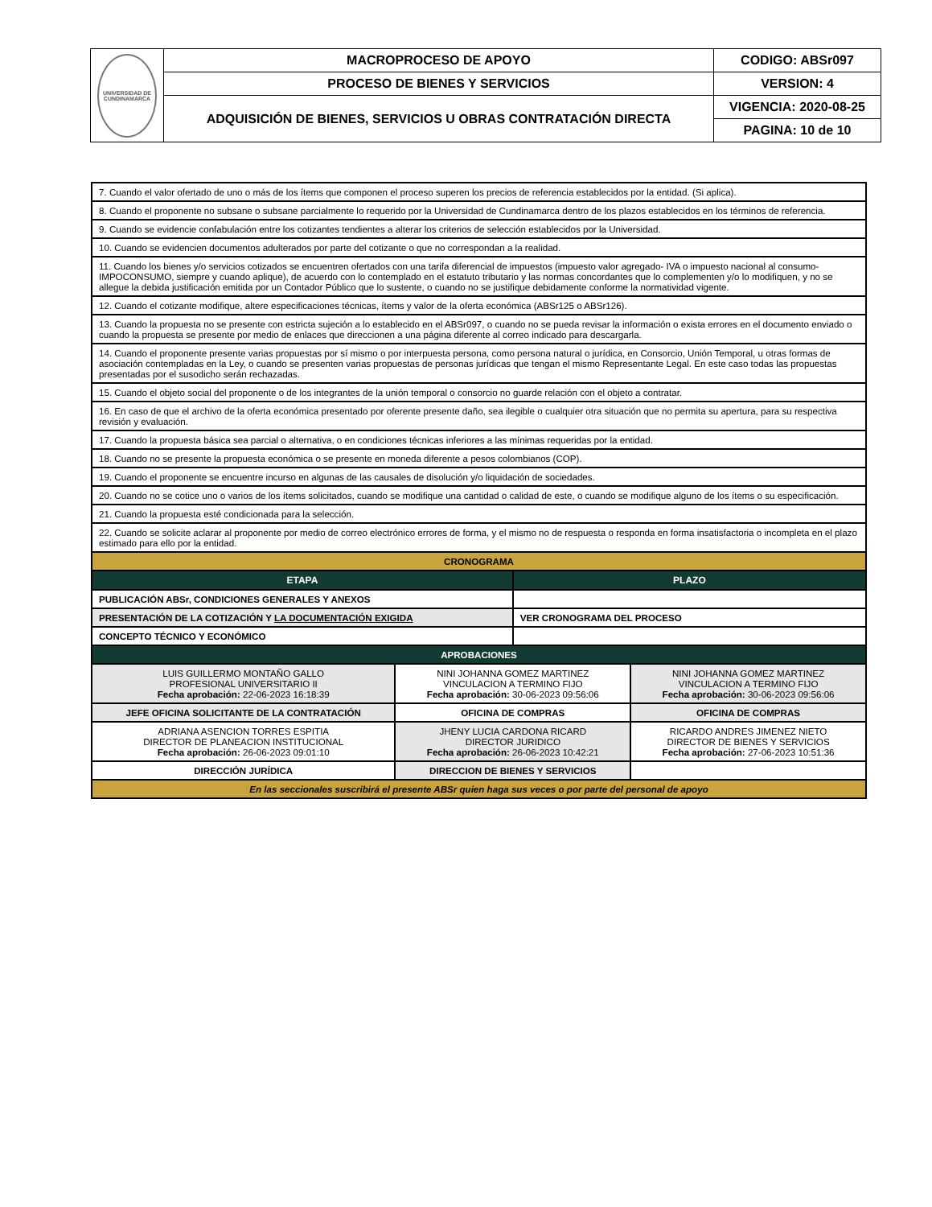| UNIVERSIDAD DE CUNDINAMARCA | MACROPROCESO DE APOYO | CODIGO: ABSr097 |
| | PROCESO DE BIENES Y SERVICIOS | VERSION: 4 |
| | ADQUISICIÓN DE BIENES, SERVICIOS U OBRAS CONTRATACIÓN DIRECTA | VIGENCIA: 2020-08-25 |
| | | PAGINA: 10 de 10 |
| 7. Cuando el valor ofertado de uno o más de los ítems que componen el proceso superen los precios de referencia establecidos por la entidad. (Si aplica). | | | |
| 8. Cuando el proponente no subsane o subsane parcialmente lo requerido por la Universidad de Cundinamarca dentro de los plazos establecidos en los términos de referencia. | | | |
| 9. Cuando se evidencie confabulación entre los cotizantes tendientes a alterar los criterios de selección establecidos por la Universidad. | | | |
| 10. Cuando se evidencien documentos adulterados por parte del cotizante o que no correspondan a la realidad. | | | |
| 11. Cuando los bienes y/o servicios cotizados se encuentren ofertados con una tarifa diferencial de impuestos (impuesto valor agregado- IVA o impuesto nacional al consumo- IMPOCONSUMO, siempre y cuando aplique), de acuerdo con lo contemplado en el estatuto tributario y las normas concordantes que lo complementen y/o lo modifiquen, y no se allegue la debida justificación emitida por un Contador Público que lo sustente, o cuando no se justifique debidamente conforme la normatividad vigente. | | | |
| 12. Cuando el cotizante modifique, altere especificaciones técnicas, ítems y valor de la oferta económica (ABSr125 o ABSr126). | | | |
| 13. Cuando la propuesta no se presente con estricta sujeción a lo establecido en el ABSr097, o cuando no se pueda revisar la información o exista errores en el documento enviado o cuando la propuesta se presente por medio de enlaces que direccionen a una página diferente al correo indicado para descargarla. | | | |
| 14. Cuando el proponente presente varias propuestas por sí mismo o por interpuesta persona, como persona natural o jurídica, en Consorcio, Unión Temporal, u otras formas de asociación contempladas en la Ley, o cuando se presenten varias propuestas de personas jurídicas que tengan el mismo Representante Legal. En este caso todas las propuestas presentadas por el susodicho serán rechazadas. | | | |
| 15. Cuando el objeto social del proponente o de los integrantes de la unión temporal o consorcio no guarde relación con el objeto a contratar. | | | |
| 16. En caso de que el archivo de la oferta económica presentado por oferente presente daño, sea ilegible o cualquier otra situación que no permita su apertura, para su respectiva revisión y evaluación. | | | |
| 17. Cuando la propuesta básica sea parcial o alternativa, o en condiciones técnicas inferiores a las mínimas requeridas por la entidad. | | | |
| 18. Cuando no se presente la propuesta económica o se presente en moneda diferente a pesos colombianos (COP). | | | |
| 19. Cuando el proponente se encuentre incurso en algunas de las causales de disolución y/o liquidación de sociedades. | | | |
| 20. Cuando no se cotice uno o varios de los ítems solicitados, cuando se modifique una cantidad o calidad de este, o cuando se modifique alguno de los ítems o su especificación. | | | |
| 21. Cuando la propuesta esté condicionada para la selección. | | | |
| 22. Cuando se solicite aclarar al proponente por medio de correo electrónico errores de forma, y el mismo no de respuesta o responda en forma insatisfactoria o incompleta en el plazo estimado para ello por la entidad. | | | |
| CRONOGRAMA | | | |
| ETAPA | | PLAZO | |
| PUBLICACIÓN ABSr, CONDICIONES GENERALES Y ANEXOS | | | |
| PRESENTACIÓN DE LA COTIZACIÓN Y LA DOCUMENTACIÓN EXIGIDA | | VER CRONOGRAMA DEL PROCESO | |
| CONCEPTO TÉCNICO Y ECONÓMICO | | | |
| APROBACIONES | | | |
| LUIS GUILLERMO MONTAÑO GALLO PROFESIONAL UNIVERSITARIO II Fecha aprobación: 22-06-2023 16:18:39 | NINI JOHANNA GOMEZ MARTINEZ VINCULACION A TERMINO FIJO Fecha aprobación: 30-06-2023 09:56:06 | | NINI JOHANNA GOMEZ MARTINEZ VINCULACION A TERMINO FIJO Fecha aprobación: 30-06-2023 09:56:06 |
| JEFE OFICINA SOLICITANTE DE LA CONTRATACIÓN | OFICINA DE COMPRAS | | OFICINA DE COMPRAS |
| ADRIANA ASENCION TORRES ESPITIA DIRECTOR DE PLANEACION INSTITUCIONAL Fecha aprobación: 26-06-2023 09:01:10 | JHENY LUCIA CARDONA RICARD DIRECTOR JURIDICO Fecha aprobación: 26-06-2023 10:42:21 | | RICARDO ANDRES JIMENEZ NIETO DIRECTOR DE BIENES Y SERVICIOS Fecha aprobación: 27-06-2023 10:51:36 |
| DIRECCIÓN JURÍDICA | DIRECCION DE BIENES Y SERVICIOS | | |
| En las seccionales suscribirá el presente ABSr quien haga sus veces o por parte del personal de apoyo | | | |